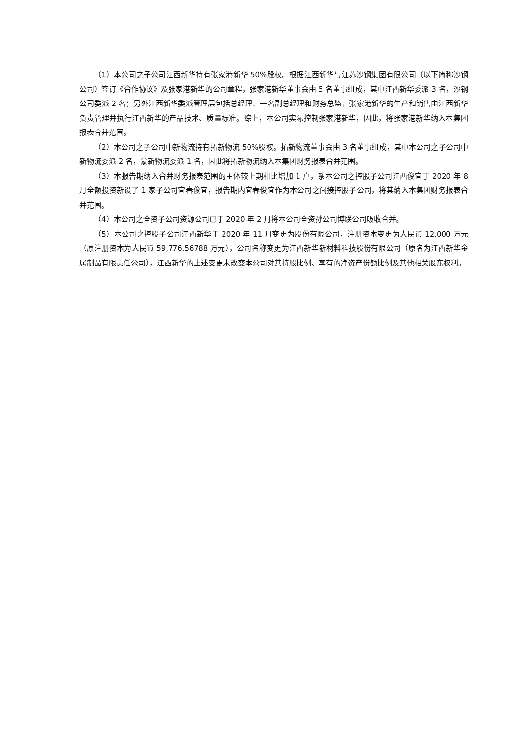（1）本公司之子公司江西新华持有张家港新华 50%股权。根据江西新华与江苏沙钢集团有限公司（以下简称沙钢公司）签订《合作协议》及张家港新华的公司章程，张家港新华董事会由 5 名董事组成，其中江西新华委派 3 名，沙钢公司委派 2 名；另外江西新华委派管理层包括总经理、一名副总经理和财务总监，张家港新华的生产和销售由江西新华负责管理并执行江西新华的产品技术、质量标准。综上，本公司实际控制张家港新华，因此，将张家港新华纳入本集团报表合并范围。
（2）本公司之子公司中新物流持有拓新物流 50%股权。拓新物流董事会由 3 名董事组成，其中本公司之子公司中新物流委派 2 名，蒙新物流委派 1 名，因此将拓新物流纳入本集团财务报表合并范围。
（3）本报告期纳入合并财务报表范围的主体较上期相比增加 1 户，系本公司之控股子公司江西俊宜于 2020 年 8 月全额投资新设了 1 家子公司宜春俊宜，报告期内宜春俊宜作为本公司之间接控股子公司，将其纳入本集团财务报表合并范围。
（4）本公司之全资子公司资源公司已于 2020 年 2 月将本公司全资孙公司博联公司吸收合并。
（5）本公司之控股子公司江西新华于 2020 年 11 月变更为股份有限公司，注册资本变更为人民币 12,000 万元（原注册资本为人民币 59,776.56788 万元），公司名称变更为江西新华新材料科技股份有限公司（原名为江西新华金属制品有限责任公司），江西新华的上述变更未改变本公司对其持股比例、享有的净资产份额比例及其他相关股东权利。